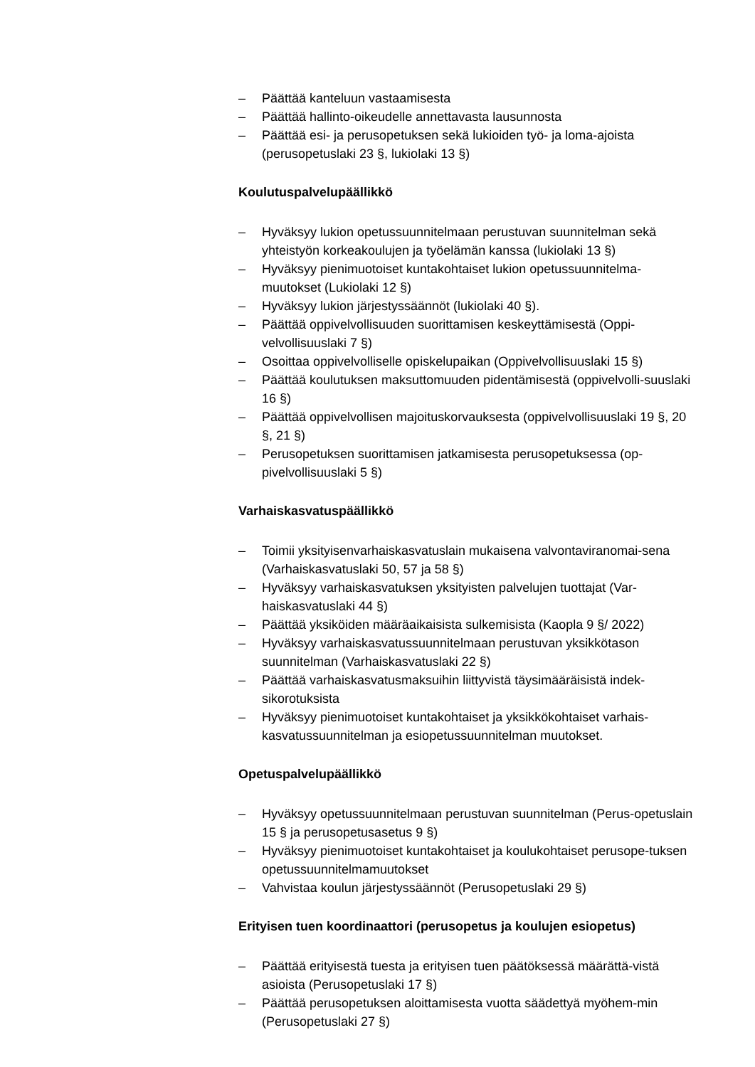– Päättää kanteluun vastaamisesta
– Päättää hallinto-oikeudelle annettavasta lausunnosta
– Päättää esi- ja perusopetuksen sekä lukioiden työ- ja loma-ajoista (perusopetuslaki 23 §, lukiolaki 13 §)
Koulutuspalvelupäällikkö
– Hyväksyy lukion opetussuunnitelmaan perustuvan suunnitelman sekä yhteistyön korkeakoulujen ja työelämän kanssa (lukiolaki 13 §)
– Hyväksyy pienimuotoiset kuntakohtaiset lukion opetussuunnitelma-muutokset (Lukiolaki 12 §)
– Hyväksyy lukion järjestyssäännöt (lukiolaki 40 §).
– Päättää oppivelvollisuuden suorittamisen keskeyttämisestä (Oppi-velvollisuuslaki 7 §)
– Osoittaa oppivelvolliselle opiskelupaikan (Oppivelvollisuuslaki 15 §)
– Päättää koulutuksen maksuttomuuden pidentämisestä (oppivelvolli-suuslaki 16 §)
– Päättää oppivelvollisen majoituskorvauksesta (oppivelvollisuuslaki 19 §, 20 §, 21 §)
– Perusopetuksen suorittamisen jatkamisesta perusopetuksessa (op-pivelvollisuuslaki 5 §)
Varhaiskasvatuspäällikkö
– Toimii yksityisenvarhaiskasvatuslain mukaisena valvontaviranomai-sena (Varhaiskasvatuslaki 50, 57 ja 58 §)
– Hyväksyy varhaiskasvatuksen yksityisten palvelujen tuottajat (Var-haiskasvatuslaki 44 §)
– Päättää yksiköiden määräaikaisista sulkemisista (Kaopla 9 §/ 2022)
– Hyväksyy varhaiskasvatussuunnitelmaan perustuvan yksikkötason suunnitelman (Varhaiskasvatuslaki 22 §)
– Päättää varhaiskasvatusmaksuihin liittyvistä täysimääräisistä indek-sikorotuksista
– Hyväksyy pienimuotoiset kuntakohtaiset ja yksikkökohtaiset varhais-kasvatussuunnitelman ja esiopetussuunnitelman muutokset.
Opetuspalvelupäällikkö
– Hyväksyy opetussuunnitelmaan perustuvan suunnitelman (Perus-opetuslain 15 § ja perusopetusasetus 9 §)
– Hyväksyy pienimuotoiset kuntakohtaiset ja koulukohtaiset perusope-tuksen opetussuunnitelmamuutokset
– Vahvistaa koulun järjestyssäännöt (Perusopetuslaki 29 §)
Erityisen tuen koordinaattori (perusopetus ja koulujen esiopetus)
– Päättää erityisestä tuesta ja erityisen tuen päätöksessä määrättä-vistä asioista (Perusopetuslaki 17 §)
– Päättää perusopetuksen aloittamisesta vuotta säädettyä myöhem-min (Perusopetuslaki 27 §)